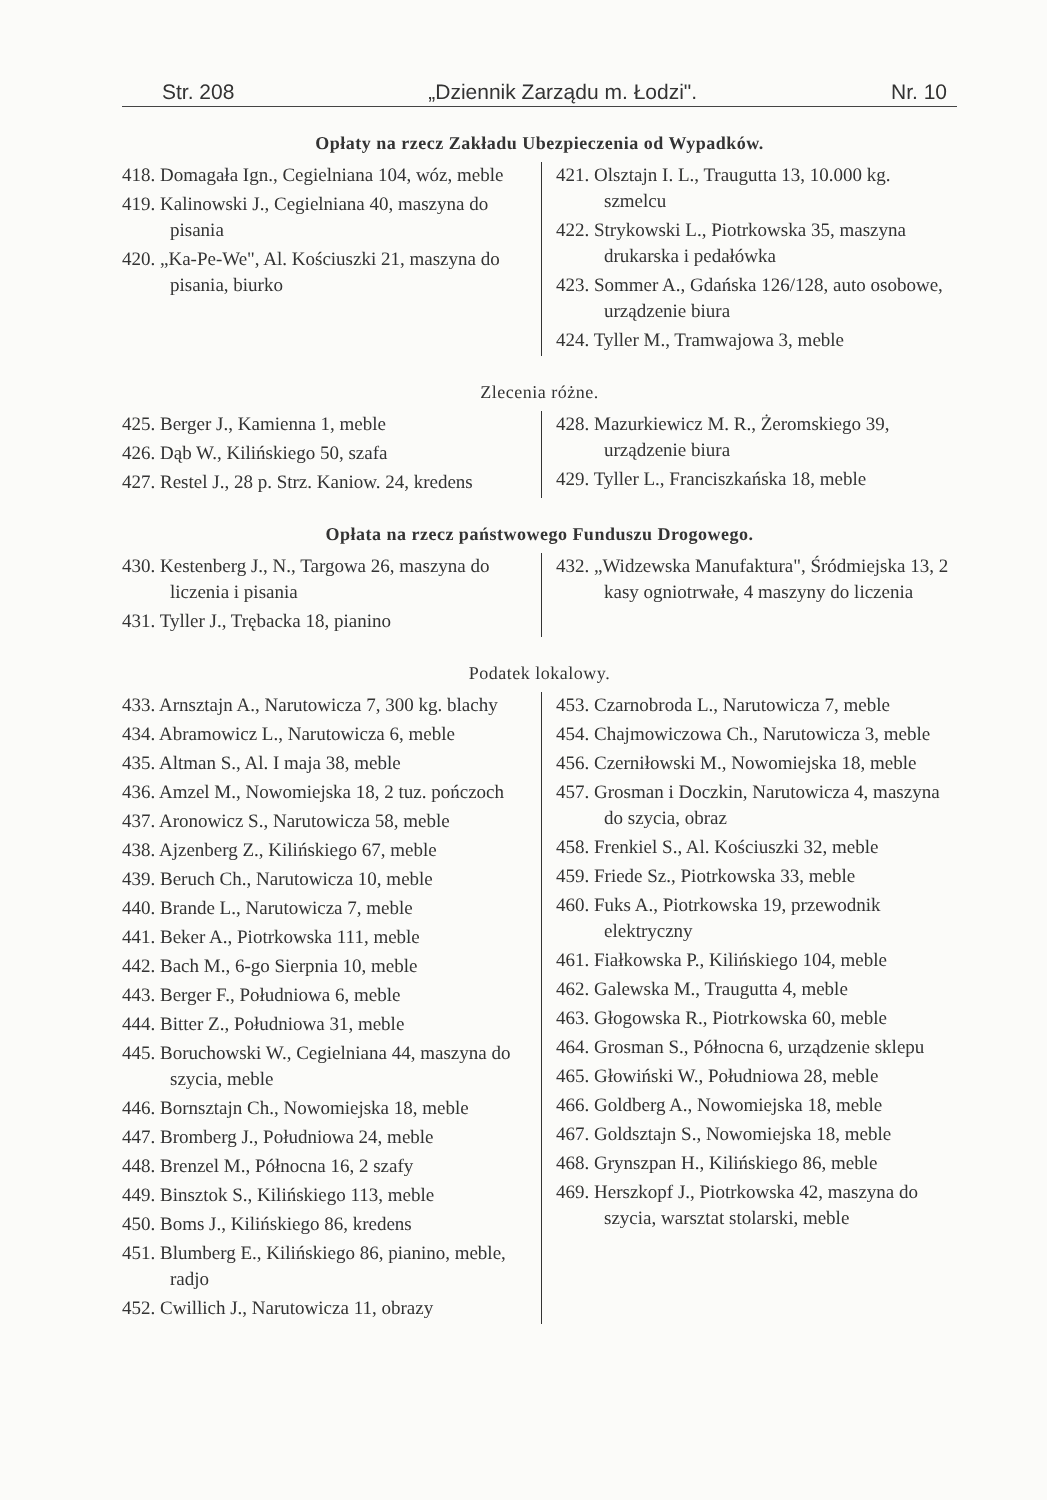Str. 208 „Dziennik Zarządu m. Łodzi". Nr. 10
Opłaty na rzecz Zakładu Ubezpieczenia od Wypadków.
418. Domagała Ign., Cegielniana 104, wóz, meble
419. Kalinowski J., Cegielniana 40, maszyna do pisania
420. „Ka-Pe-We", Al. Kościuszki 21, maszyna do pisania, biurko
421. Olsztajn I. L., Traugutta 13, 10.000 kg. szmelcu
422. Strykowski L., Piotrkowska 35, maszyna drukarska i pedałówka
423. Sommer A., Gdańska 126/128, auto osobowe, urządzenie biura
424. Tyller M., Tramwajowa 3, meble
Zlecenia różne.
425. Berger J., Kamienna 1, meble
426. Dąb W., Kilińskiego 50, szafa
427. Restel J., 28 p. Strz. Kaniow. 24, kredens
428. Mazurkiewicz M. R., Żeromskiego 39, urządzenie biura
429. Tyller L., Franciszkańska 18, meble
Opłata na rzecz państwowego Funduszu Drogowego.
430. Kestenberg J., N., Targowa 26, maszyna do liczenia i pisania
431. Tyller J., Trębacka 18, pianino
432. „Widzewska Manufaktura", Śródmiejska 13, 2 kasy ogniotrwałe, 4 maszyny do liczenia
Podatek lokalowy.
433. Arnsztajn A., Narutowicza 7, 300 kg. blachy
434. Abramowicz L., Narutowicza 6, meble
435. Altman S., Al. I maja 38, meble
436. Amzel M., Nowomiejska 18, 2 tuz. pończoch
437. Aronowicz S., Narutowicza 58, meble
438. Ajzenberg Z., Kilińskiego 67, meble
439. Beruch Ch., Narutowicza 10, meble
440. Brande L., Narutowicza 7, meble
441. Beker A., Piotrkowska 111, meble
442. Bach M., 6-go Sierpnia 10, meble
443. Berger F., Południowa 6, meble
444. Bitter Z., Południowa 31, meble
445. Boruchowski W., Cegielniana 44, maszyna do szycia, meble
446. Bornsztajn Ch., Nowomiejska 18, meble
447. Bromberg J., Południowa 24, meble
448. Brenzel M., Północna 16, 2 szafy
449. Binsztok S., Kilińskiego 113, meble
450. Boms J., Kilińskiego 86, kredens
451. Blumberg E., Kilińskiego 86, pianino, meble, radjo
452. Cwillich J., Narutowicza 11, obrazy
453. Czarnobroda L., Narutowicza 7, meble
454. Chajmowiczowa Ch., Narutowicza 3, meble
456. Czerniłowski M., Nowomiejska 18, meble
457. Grosman i Doczkin, Narutowicza 4, maszyna do szycia, obraz
458. Frenkiel S., Al. Kościuszki 32, meble
459. Friede Sz., Piotrkowska 33, meble
460. Fuks A., Piotrkowska 19, przewodnik elektryczny
461. Fiałkowska P., Kilińskiego 104, meble
462. Galewska M., Traugutta 4, meble
463. Głogowska R., Piotrkowska 60, meble
464. Grosman S., Północna 6, urządzenie sklepu
465. Głowiński W., Południowa 28, meble
466. Goldberg A., Nowomiejska 18, meble
467. Goldsztajn S., Nowomiejska 18, meble
468. Grynszpan H., Kilińskiego 86, meble
469. Herszkopf J., Piotrkowska 42, maszyna do szycia, warsztat stolarski, meble